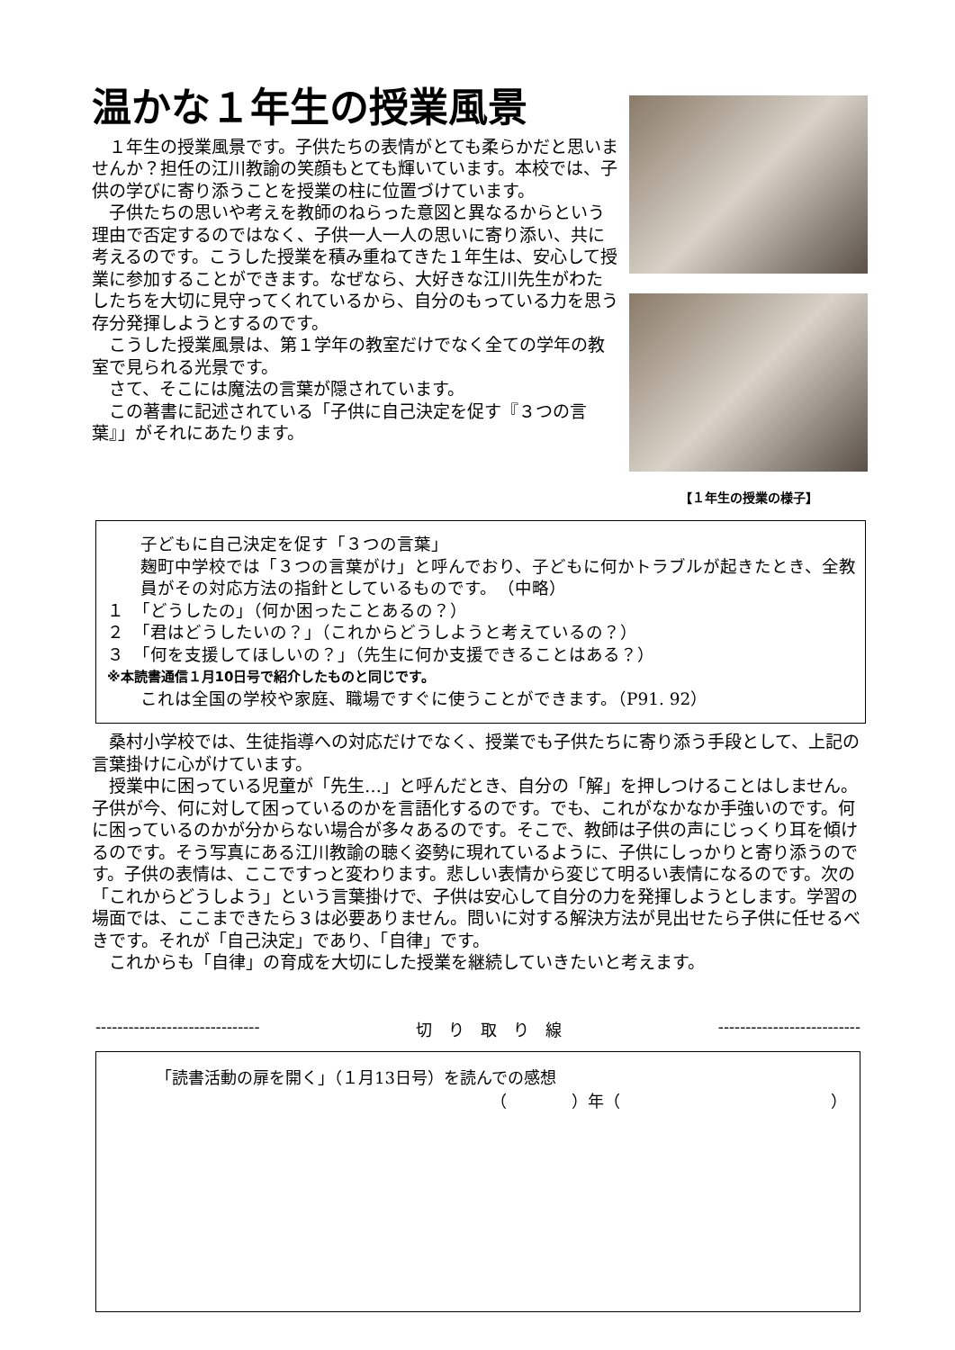温かな１年生の授業風景
１年生の授業風景です。子供たちの表情がとても柔らかだと思いませんか？担任の江川教諭の笑顔もとても輝いています。本校では、子供の学びに寄り添うことを授業の柱に位置づけています。
子供たちの思いや考えを教師のねらった意図と異なるからという理由で否定するのではなく、子供一人一人の思いに寄り添い、共に考えるのです。こうした授業を積み重ねてきた１年生は、安心して授業に参加することができます。なぜなら、大好きな江川先生がわたしたちを大切に見守ってくれているから、自分のもっている力を思う存分発揮しようとするのです。
こうした授業風景は、第１学年の教室だけでなく全ての学年の教室で見られる光景です。
さて、そこには魔法の言葉が隠されています。
この著書に記述されている「子供に自己決定を促す『３つの言葉』」がそれにあたります。
【１年生の授業の様子】
子どもに自己決定を促す「３つの言葉」
麹町中学校では「３つの言葉がけ」と呼んでおり、子どもに何かトラブルが起きたとき、全教員がその対応方法の指針としているものです。　（中略）
１　「どうしたの」（何か困ったことあるの？）
２　「君はどうしたいの？」（これからどうしようと考えているの？）
３　「何を支援してほしいの？」（先生に何か支援できることはある？）
※本読書通信１月10日号で紹介したものと同じです。
これは全国の学校や家庭、職場ですぐに使うことができます。（P91. 92）
桑村小学校では、生徒指導への対応だけでなく、授業でも子供たちに寄り添う手段として、上記の言葉掛けに心がけています。
授業中に困っている児童が「先生…」と呼んだとき、自分の「解」を押しつけることはしません。子供が今、何に対して困っているのかを言語化するのです。でも、これがなかなか手強いのです。何に困っているのかが分からない場合が多々あるのです。そこで、教師は子供の声にじっくり耳を傾けるのです。そう写真にある江川教諭の聴く姿勢に現れているように、子供にしっかりと寄り添うのです。子供の表情は、ここですっと変わります。悲しい表情から変じて明るい表情になるのです。次の「これからどうしよう」という言葉掛けで、子供は安心して自分の力を発揮しようとします。学習の場面では、ここまできたら３は必要ありません。問いに対する解決方法が見出せたら子供に任せるべきです。それが「自己決定」であり、「自律」です。
これからも「自律」の育成を大切にした授業を継続していきたいと考えます。
------------------------------ 切　り　取　り　線 --------------------------
「読書活動の扉を開く」（１月13日号）を読んでの感想
（　　　　）年（　　　　　　　　　　　　　）